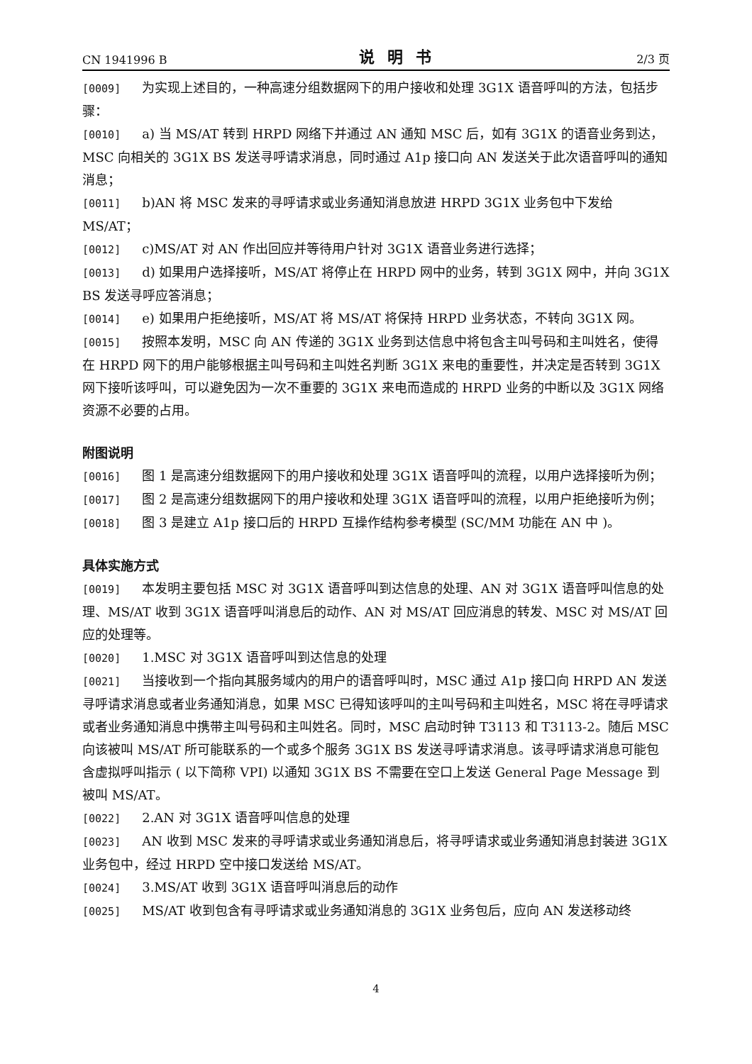CN 1941996 B 说明书 2/3 页
[0009] 为实现上述目的，一种高速分组数据网下的用户接收和处理 3G1X 语音呼叫的方法，包括步骤：
[0010] a) 当 MS/AT 转到 HRPD 网络下并通过 AN 通知 MSC 后，如有 3G1X 的语音业务到达，MSC 向相关的 3G1X BS 发送寻呼请求消息，同时通过 A1p 接口向 AN 发送关于此次语音呼叫的通知消息；
[0011] b)AN 将 MSC 发来的寻呼请求或业务通知消息放进 HRPD 3G1X 业务包中下发给 MS/AT；
[0012] c)MS/AT 对 AN 作出回应并等待用户针对 3G1X 语音业务进行选择；
[0013] d) 如果用户选择接听，MS/AT 将停止在 HRPD 网中的业务，转到 3G1X 网中，并向 3G1X BS 发送寻呼应答消息；
[0014] e) 如果用户拒绝接听，MS/AT 将 MS/AT 将保持 HRPD 业务状态，不转向 3G1X 网。
[0015] 按照本发明，MSC 向 AN 传递的 3G1X 业务到达信息中将包含主叫号码和主叫姓名，使得在 HRPD 网下的用户能够根据主叫号码和主叫姓名判断 3G1X 来电的重要性，并决定是否转到 3G1X 网下接听该呼叫，可以避免因为一次不重要的 3G1X 来电而造成的 HRPD 业务的中断以及 3G1X 网络资源不必要的占用。
附图说明
[0016] 图 1 是高速分组数据网下的用户接收和处理 3G1X 语音呼叫的流程，以用户选择接听为例；
[0017] 图 2 是高速分组数据网下的用户接收和处理 3G1X 语音呼叫的流程，以用户拒绝接听为例；
[0018] 图 3 是建立 A1p 接口后的 HRPD 互操作结构参考模型 (SC/MM 功能在 AN 中 )。
具体实施方式
[0019] 本发明主要包括 MSC 对 3G1X 语音呼叫到达信息的处理、AN 对 3G1X 语音呼叫信息的处理、MS/AT 收到 3G1X 语音呼叫消息后的动作、AN 对 MS/AT 回应消息的转发、MSC 对 MS/AT 回应的处理等。
[0020] 1.MSC 对 3G1X 语音呼叫到达信息的处理
[0021] 当接收到一个指向其服务域内的用户的语音呼叫时，MSC 通过 A1p 接口向 HRPD AN 发送寻呼请求消息或者业务通知消息，如果 MSC 已得知该呼叫的主叫号码和主叫姓名，MSC 将在寻呼请求或者业务通知消息中携带主叫号码和主叫姓名。同时，MSC 启动时钟 T3113 和 T3113-2。随后 MSC 向该被叫 MS/AT 所可能联系的一个或多个服务 3G1X BS 发送寻呼请求消息。该寻呼请求消息可能包含虚拟呼叫指示 ( 以下简称 VPI) 以通知 3G1X BS 不需要在空口上发送 General Page Message 到被叫 MS/AT。
[0022] 2.AN 对 3G1X 语音呼叫信息的处理
[0023] AN 收到 MSC 发来的寻呼请求或业务通知消息后，将寻呼请求或业务通知消息封装进 3G1X 业务包中，经过 HRPD 空中接口发送给 MS/AT。
[0024] 3.MS/AT 收到 3G1X 语音呼叫消息后的动作
[0025] MS/AT 收到包含有寻呼请求或业务通知消息的 3G1X 业务包后，应向 AN 发送移动终
4